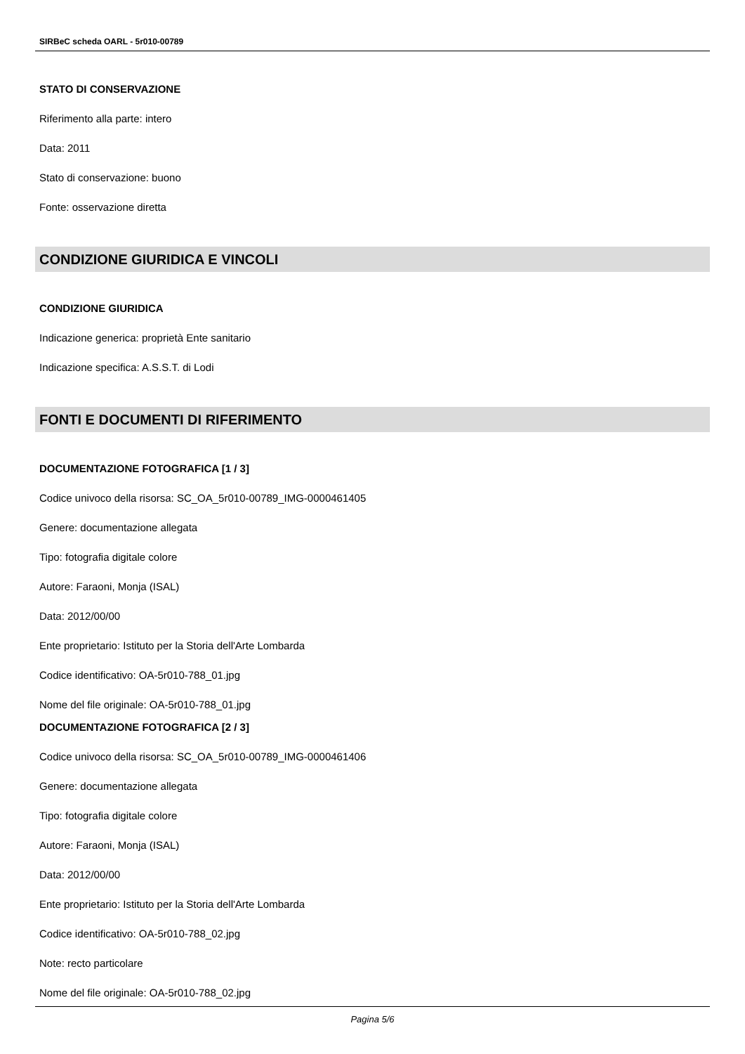SIRBeC scheda OARL - 5r010-00789
STATO DI CONSERVAZIONE
Riferimento alla parte: intero
Data: 2011
Stato di conservazione: buono
Fonte: osservazione diretta
CONDIZIONE GIURIDICA E VINCOLI
CONDIZIONE GIURIDICA
Indicazione generica: proprietà Ente sanitario
Indicazione specifica: A.S.S.T. di Lodi
FONTI E DOCUMENTI DI RIFERIMENTO
DOCUMENTAZIONE FOTOGRAFICA [1 / 3]
Codice univoco della risorsa: SC_OA_5r010-00789_IMG-0000461405
Genere: documentazione allegata
Tipo: fotografia digitale colore
Autore: Faraoni, Monja (ISAL)
Data: 2012/00/00
Ente proprietario: Istituto per la Storia dell'Arte Lombarda
Codice identificativo: OA-5r010-788_01.jpg
Nome del file originale: OA-5r010-788_01.jpg
DOCUMENTAZIONE FOTOGRAFICA [2 / 3]
Codice univoco della risorsa: SC_OA_5r010-00789_IMG-0000461406
Genere: documentazione allegata
Tipo: fotografia digitale colore
Autore: Faraoni, Monja (ISAL)
Data: 2012/00/00
Ente proprietario: Istituto per la Storia dell'Arte Lombarda
Codice identificativo: OA-5r010-788_02.jpg
Note: recto particolare
Nome del file originale: OA-5r010-788_02.jpg
Pagina 5/6